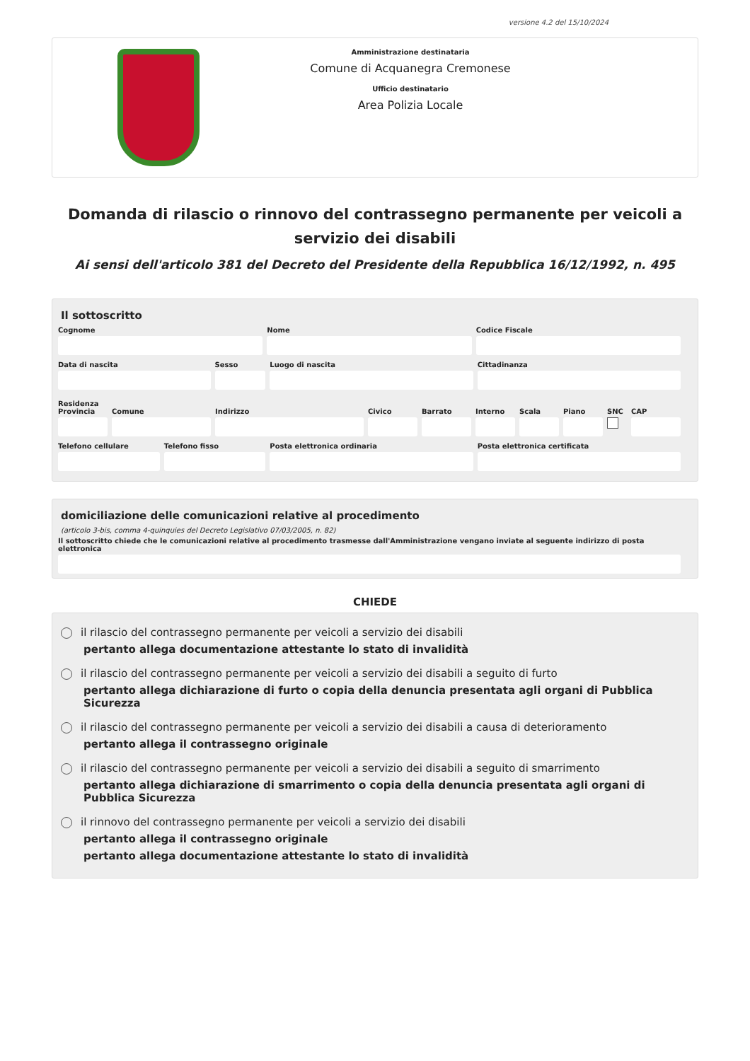versione 4.2 del 15/10/2024
Amministrazione destinataria
Comune di Acquanegra Cremonese
Ufficio destinatario
Area Polizia Locale
Domanda di rilascio o rinnovo del contrassegno permanente per veicoli a servizio dei disabili
Ai sensi dell'articolo 381 del Decreto del Presidente della Repubblica 16/12/1992, n. 495
Il sottoscritto
Cognome Nome Codice Fiscale
Data di nascita Sesso Luogo di nascita Cittadinanza
Residenza
Provincia Comune Indirizzo Civico Barrato Interno Scala Piano SNC CAP
Telefono cellulare Telefono fisso Posta elettronica ordinaria Posta elettronica certificata
domiciliazione delle comunicazioni relative al procedimento
(articolo 3-bis, comma 4-quinquies del Decreto Legislativo 07/03/2005, n. 82)
Il sottoscritto chiede che le comunicazioni relative al procedimento trasmesse dall'Amministrazione vengano inviate al seguente indirizzo di posta elettronica
CHIEDE
il rilascio del contrassegno permanente per veicoli a servizio dei disabili
pertanto allega documentazione attestante lo stato di invalidità
il rilascio del contrassegno permanente per veicoli a servizio dei disabili a seguito di furto
pertanto allega dichiarazione di furto o copia della denuncia presentata agli organi di Pubblica Sicurezza
il rilascio del contrassegno permanente per veicoli a servizio dei disabili a causa di deterioramento
pertanto allega il contrassegno originale
il rilascio del contrassegno permanente per veicoli a servizio dei disabili a seguito di smarrimento
pertanto allega dichiarazione di smarrimento o copia della denuncia presentata agli organi di Pubblica Sicurezza
il rinnovo del contrassegno permanente per veicoli a servizio dei disabili
pertanto allega il contrassegno originale
pertanto allega documentazione attestante lo stato di invalidità